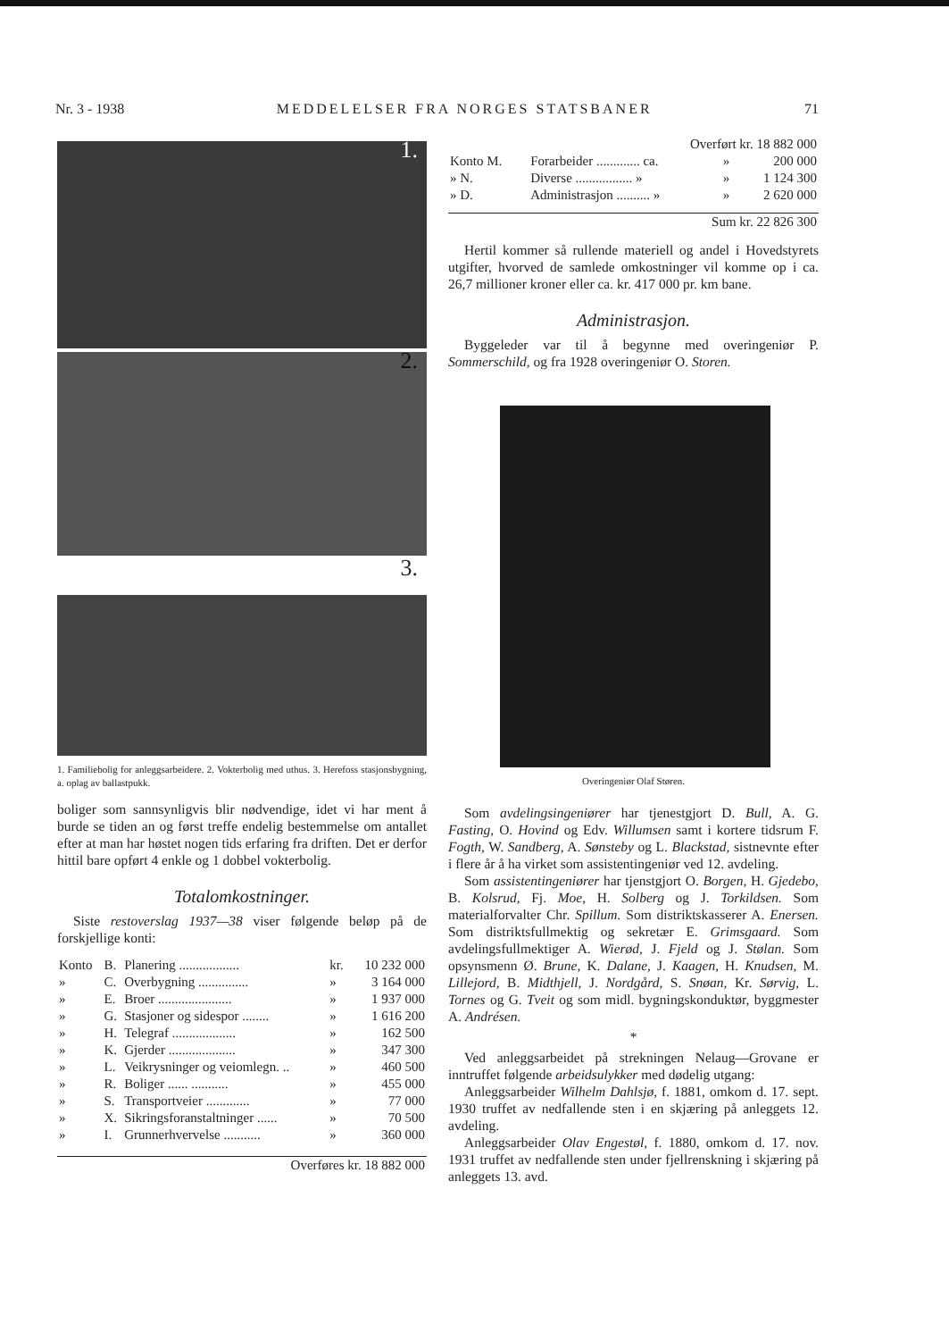Nr. 3 - 1938 MEDDELELSER FRA NORGES STATSBANER 71
1.
2.
3.
1. Familiebolig for anleggsarbeidere. 2. Vokterbolig med uthus. 3. Herefoss stasjonsbygning, a. oplag av ballastpukk.
boliger som sannsynligvis blir nødvendige, idet vi har ment å burde se tiden an og først treffe endelig bestemmelse om antallet efter at man har høstet nogen tids erfaring fra driften. Det er derfor hittil bare opført 4 enkle og 1 dobbel vokterbolig.
Totalomkostninger.
Siste restoverslag 1937—38 viser følgende beløp på de forskjellige konti:
| Konto | B. | Planering .................. | kr. | 10 232 000 |
| » | C. | Overbygning ............... | » | 3 164 000 |
| » | E. | Broer ...................... | » | 1 937 000 |
| » | G. | Stasjoner og sidespor ........ | » | 1 616 200 |
| » | H. | Telegraf ................... | » | 162 500 |
| » | K. | Gjerder .................... | » | 347 300 |
| » | L. | Veikrysninger og veiomlegn. .. | » | 460 500 |
| » | R. | Boliger ...... ........... | » | 455 000 |
| » | S. | Transportveier ............. | » | 77 000 |
| » | X. | Sikringsforanstaltninger ...... | » | 70 500 |
| » | I. | Grunnerhvervelse ........... | » | 360 000 |
| Overføres kr. 18 882 000 | | | | |
| Overført kr. 18 882 000 | | | |
| Konto M. | Forarbeider ............. ca. | » | 200 000 |
| » N. | Diverse ................. » | » | 1 124 300 |
| » D. | Administrasjon .......... » | » | 2 620 000 |
| Sum kr. 22 826 300 | | | |
Hertil kommer så rullende materiell og andel i Hovedstyrets utgifter, hvorved de samlede omkostninger vil komme op i ca. 26,7 millioner kroner eller ca. kr. 417 000 pr. km bane.
Administrasjon.
Byggeleder var til å begynne med overingeniør P. Sommerschild, og fra 1928 overingeniør O. Storen.
Overingeniør Olaf Støren.
Som avdelingsingeniører har tjenestgjort D. Bull, A. G. Fasting, O. Hovind og Edv. Willumsen samt i kortere tidsrum F. Fogth, W. Sandberg, A. Sønsteby og L. Blackstad, sistnevnte efter i flere år å ha virket som assistentingeniør ved 12. avdeling.
Som assistentingeniører har tjenstgjort O. Borgen, H. Gjedebo, B. Kolsrud, Fj. Moe, H. Solberg og J. Torkildsen. Som materialforvalter Chr. Spillum. Som distriktskasserer A. Enersen. Som distriktsfullmektig og sekretær E. Grimsgaard. Som avdelingsfullmektiger A. Wierød, J. Fjeld og J. Stølan. Som opsynsmenn Ø. Brune, K. Dalane, J. Kaagen, H. Knudsen, M. Lillejord, B. Midthjell, J. Nordgård, S. Snøan, Kr. Sørvig, L. Tornes og G. Tveit og som midl. bygningskonduktør, byggmester A. Andrésen.
*
Ved anleggsarbeidet på strekningen Nelaug—Grovane er inntruffet følgende arbeidsulykker med dødelig utgang:
Anleggsarbeider Wilhelm Dahlsjø, f. 1881, omkom d. 17. sept. 1930 truffet av nedfallende sten i en skjæring på anleggets 12. avdeling.
Anleggsarbeider Olav Engestøl, f. 1880, omkom d. 17. nov. 1931 truffet av nedfallende sten under fjellrenskning i skjæring på anleggets 13. avd.